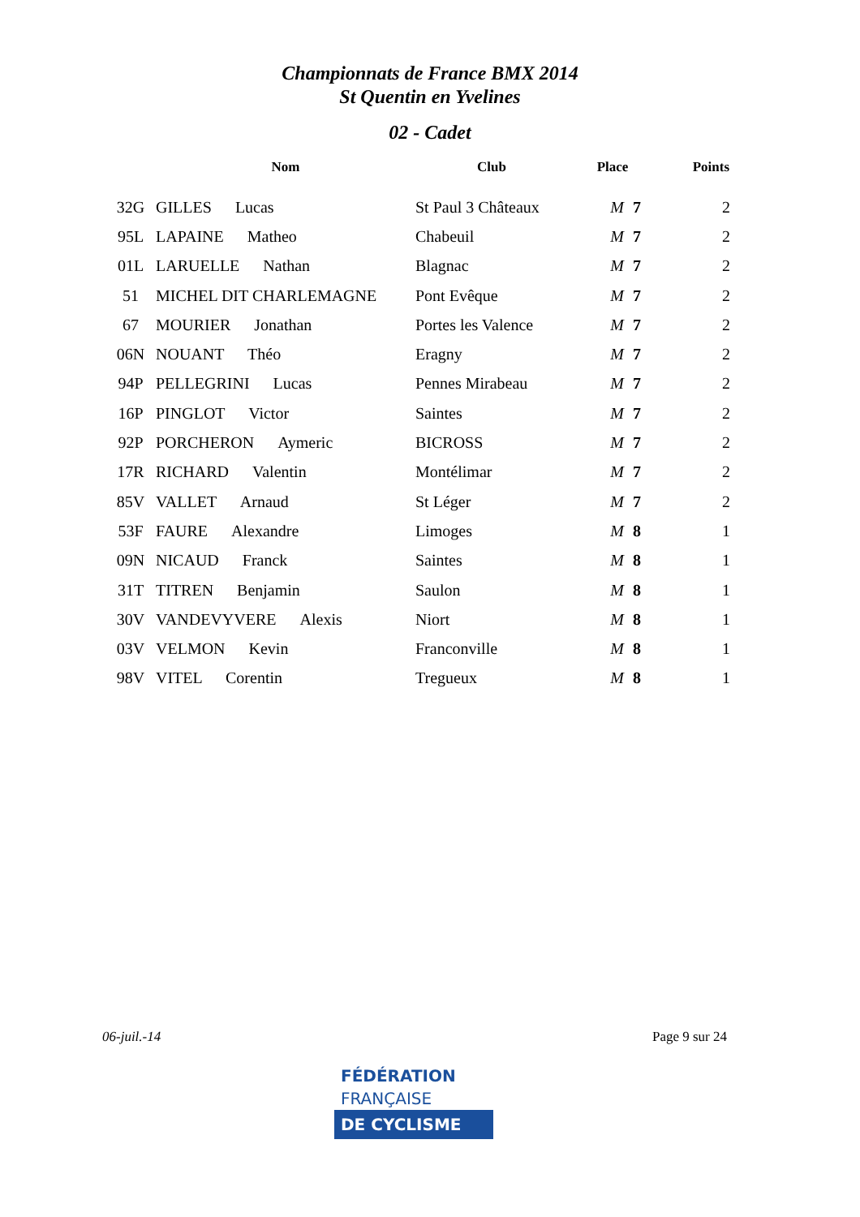Championnats de France BMX 2014
St Quentin en Yvelines
02 - Cadet
| | Nom | Club | Place | Points |
| --- | --- | --- | --- | --- |
| 32G | GILLES Lucas | St Paul 3 Châteaux | M 7 | 2 |
| 95L | LAPAINE Matheo | Chabeuil | M 7 | 2 |
| 01L | LARUELLE Nathan | Blagnac | M 7 | 2 |
| 51 | MICHEL DIT CHARLEMAGNE | Pont Evêque | M 7 | 2 |
| 67 | MOURIER Jonathan | Portes les Valence | M 7 | 2 |
| 06N | NOUANT Théo | Eragny | M 7 | 2 |
| 94P | PELLEGRINI Lucas | Pennes Mirabeau | M 7 | 2 |
| 16P | PINGLOT Victor | Saintes | M 7 | 2 |
| 92P | PORCHERON Aymeric | BICROSS | M 7 | 2 |
| 17R | RICHARD Valentin | Montélimar | M 7 | 2 |
| 85V | VALLET Arnaud | St Léger | M 7 | 2 |
| 53F | FAURE Alexandre | Limoges | M 8 | 1 |
| 09N | NICAUD Franck | Saintes | M 8 | 1 |
| 31T | TITREN Benjamin | Saulon | M 8 | 1 |
| 30V | VANDEVYVERE Alexis | Niort | M 8 | 1 |
| 03V | VELMON Kevin | Franconville | M 8 | 1 |
| 98V | VITEL Corentin | Tregueux | M 8 | 1 |
06-juil.-14 Page 9 sur 24
FÉDÉRATION
FRANÇAISE
DE CYCLISME